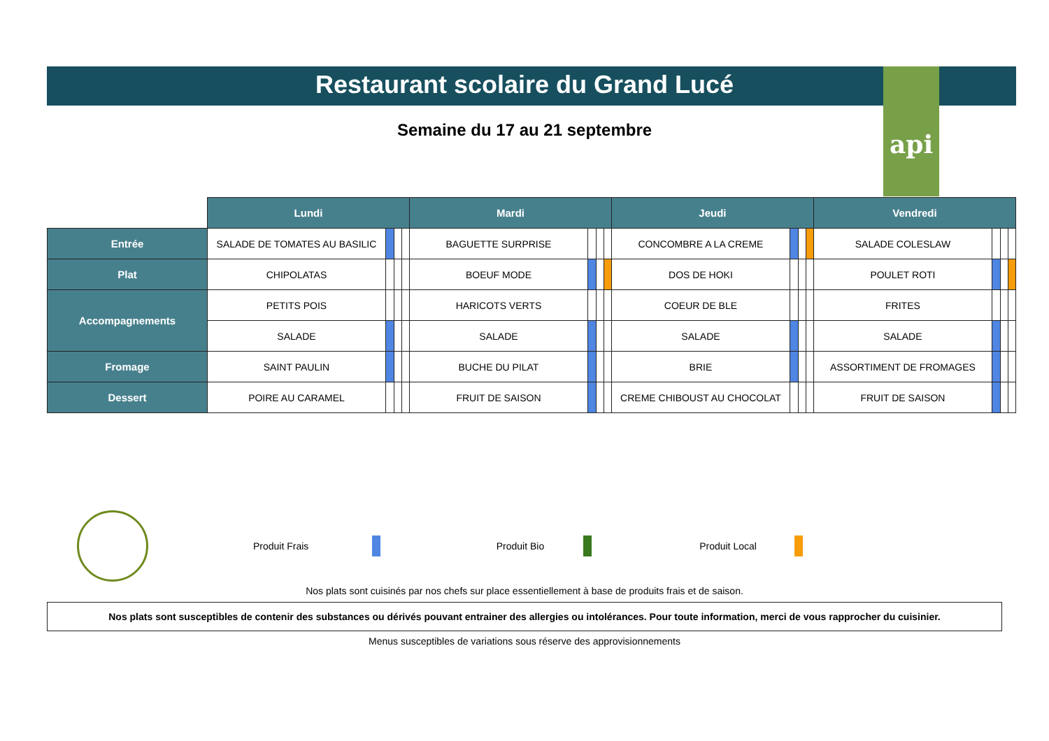api
Restaurant scolaire du Grand Lucé
Semaine du 17 au 21 septembre
| | Lundi | | | | Mardi | | | | Jeudi | | | | Vendredi | | | |
| Entrée | SALADE DE TOMATES AU BASILIC | | | | BAGUETTE SURPRISE | | | | CONCOMBRE A LA CREME | | | | SALADE COLESLAW | | | |
| Plat | CHIPOLATAS | | | | BOEUF MODE | | | | DOS DE HOKI | | | | POULET ROTI | | | |
| Accompagnements | PETITS POIS | | | | HARICOTS VERTS | | | | COEUR DE BLE | | | | FRITES | | | |
| | SALADE | | | | SALADE | | | | SALADE | | | | SALADE | | | |
| Fromage | SAINT PAULIN | | | | BUCHE DU PILAT | | | | BRIE | | | | ASSORTIMENT DE FROMAGES | | | |
| Dessert | POIRE AU CARAMEL | | | | FRUIT DE SAISON | | | | CREME CHIBOUST AU CHOCOLAT | | | | FRUIT DE SAISON | | | |
Produit Frais Produit Bio Produit Local
Nos plats sont cuisinés par nos chefs sur place essentiellement à base de produits frais et de saison.
Nos plats sont susceptibles de contenir des substances ou dérivés pouvant entrainer des allergies ou intolérances. Pour toute information, merci de vous rapprocher du cuisinier.
Menus susceptibles de variations sous réserve des approvisionnements